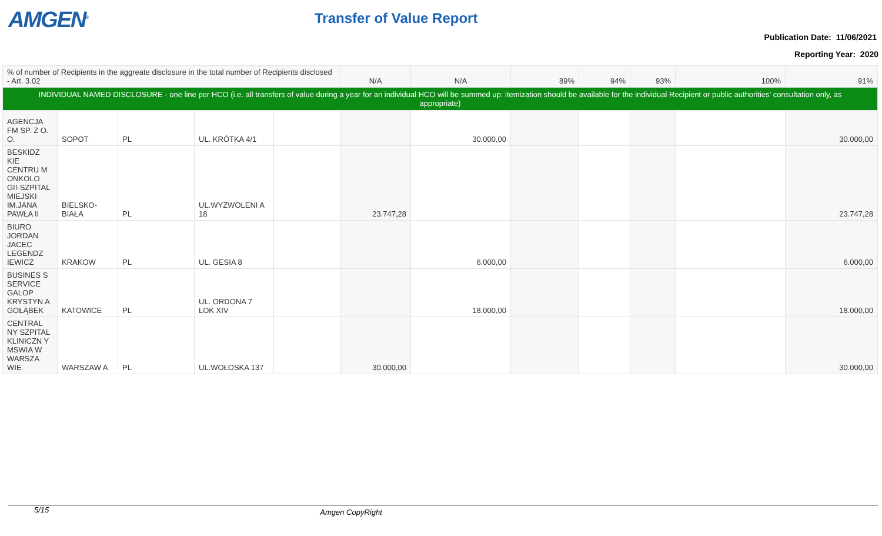AMGEN<sup>®</sup> Transfer of Value Report
Publication Date: 11/06/2021
Reporting Year: 2020
| % of number of Recipients in the aggreate disclosure in the total number of Recipients disclosed - Art. 3.02 | | | | | N/A | N/A | 89% | 94% | 93% | 100% | 91% |
| INDIVIDUAL NAMED DISCLOSURE - one line per HCO (i.e. all transfers of value during a year for an individual HCO will be summed up: itemization should be available for the individual Recipient or public authorities' consultation only, as appropriate) | | | | | | | | | | | |
| AGENCJA FM SP. Z O. O. | SOPOT | PL | UL. KRÓTKA 4/1 | | | 30.000,00 | | | | | 30.000,00 |
| BESKIDZ KIE CENTRU M ONKOLO GII-SZPITAL MIEJSKI IM.JANA PAWŁA II | BIELSKO-BIAŁA | PL | UL.WYZWOLENI A 18 | | 23.747,28 | | | | | | 23.747,28 |
| BIURO JORDAN JACEC LEGENDZ IEWICZ | KRAKOW | PL | UL. GESIA 8 | | | 6.000,00 | | | | | 6.000,00 |
| BUSINES S SERVICE GALOP KRYSTYN A GOŁĄBEK | KATOWICE | PL | UL. ORDONA 7 LOK XIV | | | 18.000,00 | | | | | 18.000,00 |
| CENTRAL NY SZPITAL KLINICZN Y MSWIA W WARSZA WIE | WARSZAW A | PL | UL.WOŁOSKA 137 | | 30.000,00 | | | | | | 30.000,00 |
5/15 Amgen CopyRight